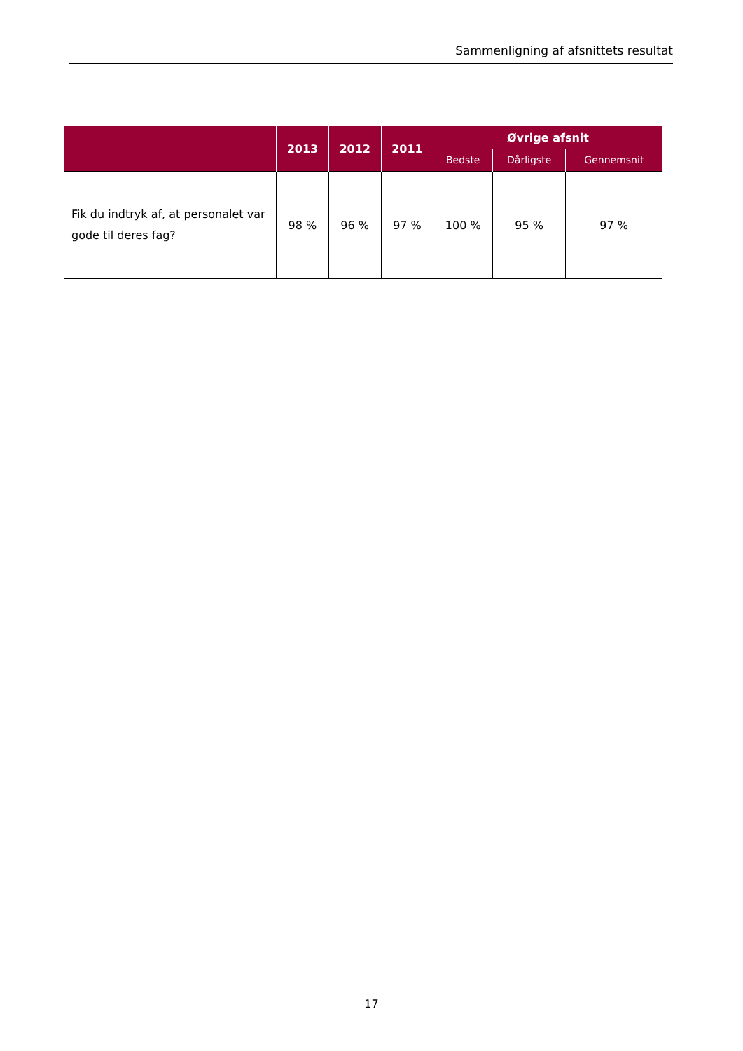Sammenligning af afsnittets resultat
| | 2013 | 2012 | 2011 | Øvrige afsnit | | |
| --- | --- | --- | --- | --- | --- | --- |
| | | | | Bedste | Dårligste | Gennemsnit |
| Fik du indtryk af, at personalet var gode til deres fag? | 98 % | 96 % | 97 % | 100 % | 95 % | 97 % |
17